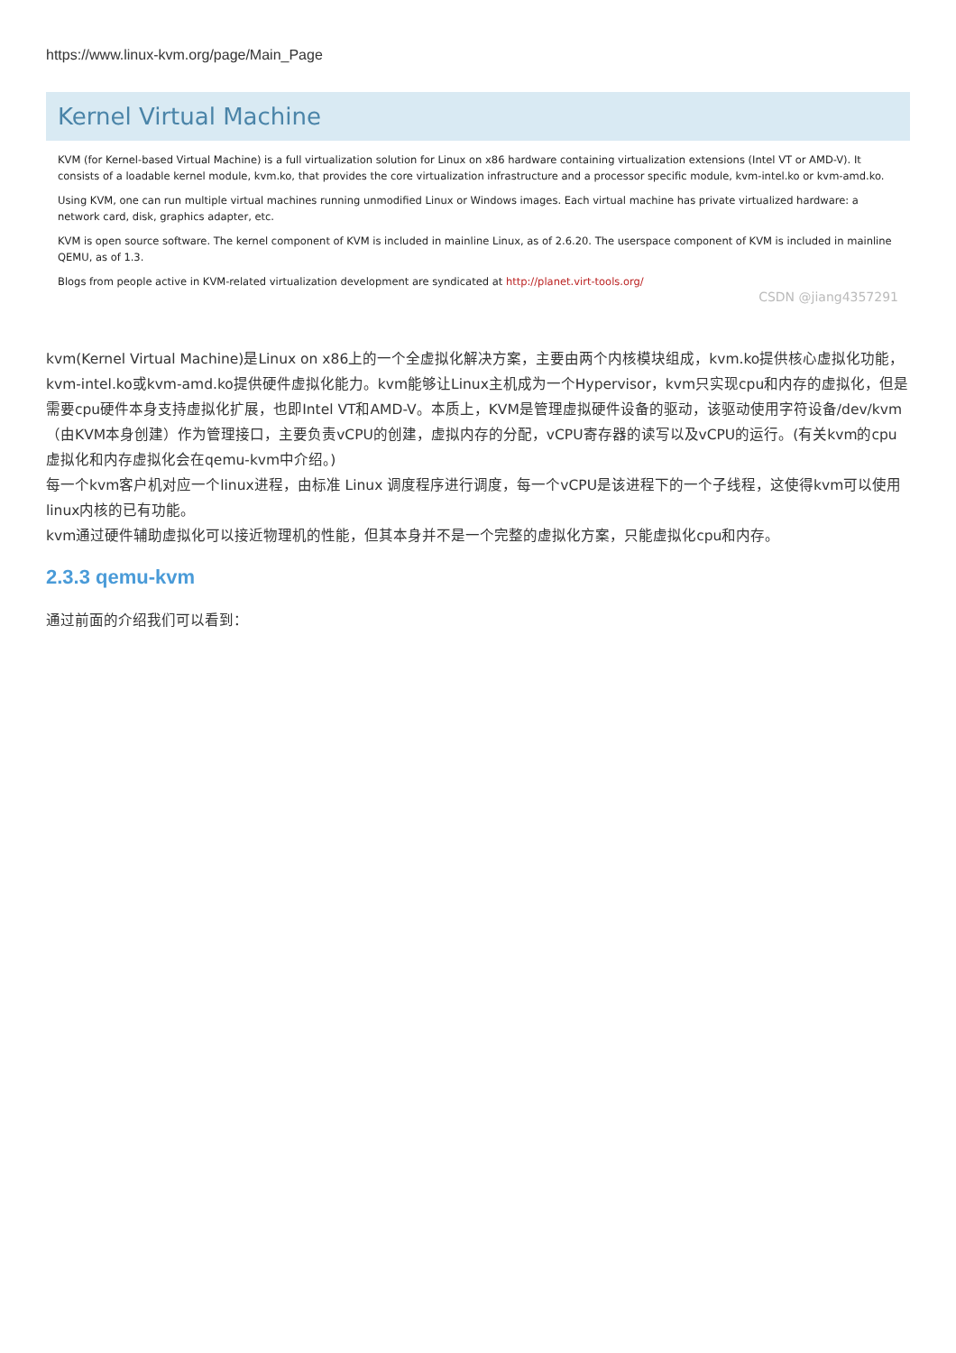https://www.linux-kvm.org/page/Main_Page
Kernel Virtual Machine
KVM (for Kernel-based Virtual Machine) is a full virtualization solution for Linux on x86 hardware containing virtualization extensions (Intel VT or AMD-V). It consists of a loadable kernel module, kvm.ko, that provides the core virtualization infrastructure and a processor specific module, kvm-intel.ko or kvm-amd.ko.
Using KVM, one can run multiple virtual machines running unmodified Linux or Windows images. Each virtual machine has private virtualized hardware: a network card, disk, graphics adapter, etc.
KVM is open source software. The kernel component of KVM is included in mainline Linux, as of 2.6.20. The userspace component of KVM is included in mainline QEMU, as of 1.3.
Blogs from people active in KVM-related virtualization development are syndicated at http://planet.virt-tools.org/
CSDN @jiang4357291
kvm(Kernel Virtual Machine)是Linux on x86上的一个全虚拟化解决方案，主要由两个内核模块组成，kvm.ko提供核心虚拟化功能，kvm-intel.ko或kvm-amd.ko提供硬件虚拟化能力。kvm能够让Linux主机成为一个Hypervisor，kvm只实现cpu和内存的虚拟化，但是需要cpu硬件本身支持虚拟化扩展，也即Intel VT和AMD-V。本质上，KVM是管理虚拟硬件设备的驱动，该驱动使用字符设备/dev/kvm（由KVM本身创建）作为管理接口，主要负责vCPU的创建，虚拟内存的分配，vCPU寄存器的读写以及vCPU的运行。(有关kvm的cpu虚拟化和内存虚拟化会在qemu-kvm中介绍。)
每一个kvm客户机对应一个linux进程，由标准 Linux 调度程序进行调度，每一个vCPU是该进程下的一个子线程，这使得kvm可以使用linux内核的已有功能。
kvm通过硬件辅助虚拟化可以接近物理机的性能，但其本身并不是一个完整的虚拟化方案，只能虚拟化cpu和内存。
2.3.3 qemu-kvm
通过前面的介绍我们可以看到：